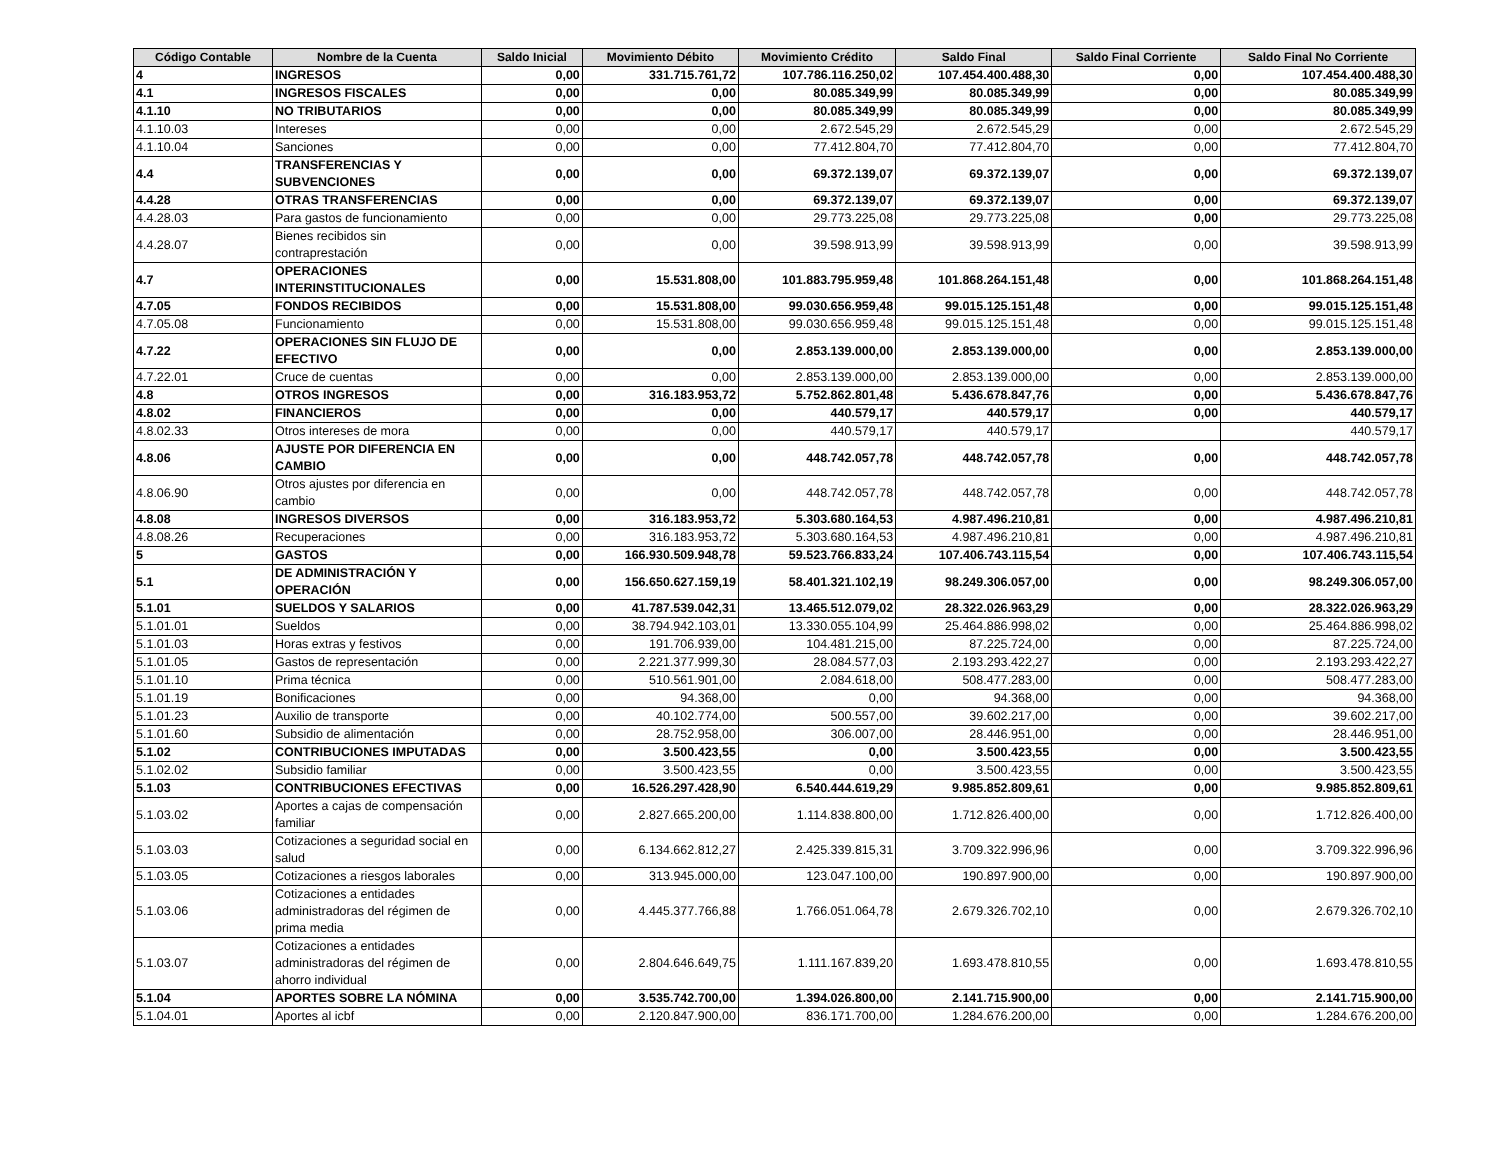| Código Contable | Nombre de la Cuenta | Saldo Inicial | Movimiento Débito | Movimiento Crédito | Saldo Final | Saldo Final Corriente | Saldo Final No Corriente |
| --- | --- | --- | --- | --- | --- | --- | --- |
| 4 | INGRESOS | 0,00 | 331.715.761,72 | 107.786.116.250,02 | 107.454.400.488,30 | 0,00 | 107.454.400.488,30 |
| 4.1 | INGRESOS FISCALES | 0,00 | 0,00 | 80.085.349,99 | 80.085.349,99 | 0,00 | 80.085.349,99 |
| 4.1.10 | NO TRIBUTARIOS | 0,00 | 0,00 | 80.085.349,99 | 80.085.349,99 | 0,00 | 80.085.349,99 |
| 4.1.10.03 | Intereses | 0,00 | 0,00 | 2.672.545,29 | 2.672.545,29 | 0,00 | 2.672.545,29 |
| 4.1.10.04 | Sanciones | 0,00 | 0,00 | 77.412.804,70 | 77.412.804,70 | 0,00 | 77.412.804,70 |
| 4.4 | TRANSFERENCIAS Y SUBVENCIONES | 0,00 | 0,00 | 69.372.139,07 | 69.372.139,07 | 0,00 | 69.372.139,07 |
| 4.4.28 | OTRAS TRANSFERENCIAS | 0,00 | 0,00 | 69.372.139,07 | 69.372.139,07 | 0,00 | 69.372.139,07 |
| 4.4.28.03 | Para gastos de funcionamiento | 0,00 | 0,00 | 29.773.225,08 | 29.773.225,08 | 0,00 | 29.773.225,08 |
| 4.4.28.07 | Bienes recibidos sin contraprestación | 0,00 | 0,00 | 39.598.913,99 | 39.598.913,99 | 0,00 | 39.598.913,99 |
| 4.7 | OPERACIONES INTERINSTITUCIONALES | 0,00 | 15.531.808,00 | 101.883.795.959,48 | 101.868.264.151,48 | 0,00 | 101.868.264.151,48 |
| 4.7.05 | FONDOS RECIBIDOS | 0,00 | 15.531.808,00 | 99.030.656.959,48 | 99.015.125.151,48 | 0,00 | 99.015.125.151,48 |
| 4.7.05.08 | Funcionamiento | 0,00 | 15.531.808,00 | 99.030.656.959,48 | 99.015.125.151,48 | 0,00 | 99.015.125.151,48 |
| 4.7.22 | OPERACIONES SIN FLUJO DE EFECTIVO | 0,00 | 0,00 | 2.853.139.000,00 | 2.853.139.000,00 | 0,00 | 2.853.139.000,00 |
| 4.7.22.01 | Cruce de cuentas | 0,00 | 0,00 | 2.853.139.000,00 | 2.853.139.000,00 | 0,00 | 2.853.139.000,00 |
| 4.8 | OTROS INGRESOS | 0,00 | 316.183.953,72 | 5.752.862.801,48 | 5.436.678.847,76 | 0,00 | 5.436.678.847,76 |
| 4.8.02 | FINANCIEROS | 0,00 | 0,00 | 440.579,17 | 440.579,17 | 0,00 | 440.579,17 |
| 4.8.02.33 | Otros intereses de mora | 0,00 | 0,00 | 440.579,17 | 440.579,17 | | 440.579,17 |
| 4.8.06 | AJUSTE POR DIFERENCIA EN CAMBIO | 0,00 | 0,00 | 448.742.057,78 | 448.742.057,78 | 0,00 | 448.742.057,78 |
| 4.8.06.90 | Otros ajustes por diferencia en cambio | 0,00 | 0,00 | 448.742.057,78 | 448.742.057,78 | 0,00 | 448.742.057,78 |
| 4.8.08 | INGRESOS DIVERSOS | 0,00 | 316.183.953,72 | 5.303.680.164,53 | 4.987.496.210,81 | 0,00 | 4.987.496.210,81 |
| 4.8.08.26 | Recuperaciones | 0,00 | 316.183.953,72 | 5.303.680.164,53 | 4.987.496.210,81 | 0,00 | 4.987.496.210,81 |
| 5 | GASTOS | 0,00 | 166.930.509.948,78 | 59.523.766.833,24 | 107.406.743.115,54 | 0,00 | 107.406.743.115,54 |
| 5.1 | DE ADMINISTRACIÓN Y OPERACIÓN | 0,00 | 156.650.627.159,19 | 58.401.321.102,19 | 98.249.306.057,00 | 0,00 | 98.249.306.057,00 |
| 5.1.01 | SUELDOS Y SALARIOS | 0,00 | 41.787.539.042,31 | 13.465.512.079,02 | 28.322.026.963,29 | 0,00 | 28.322.026.963,29 |
| 5.1.01.01 | Sueldos | 0,00 | 38.794.942.103,01 | 13.330.055.104,99 | 25.464.886.998,02 | 0,00 | 25.464.886.998,02 |
| 5.1.01.03 | Horas extras y festivos | 0,00 | 191.706.939,00 | 104.481.215,00 | 87.225.724,00 | 0,00 | 87.225.724,00 |
| 5.1.01.05 | Gastos de representación | 0,00 | 2.221.377.999,30 | 28.084.577,03 | 2.193.293.422,27 | 0,00 | 2.193.293.422,27 |
| 5.1.01.10 | Prima técnica | 0,00 | 510.561.901,00 | 2.084.618,00 | 508.477.283,00 | 0,00 | 508.477.283,00 |
| 5.1.01.19 | Bonificaciones | 0,00 | 94.368,00 | 0,00 | 94.368,00 | 0,00 | 94.368,00 |
| 5.1.01.23 | Auxilio de transporte | 0,00 | 40.102.774,00 | 500.557,00 | 39.602.217,00 | 0,00 | 39.602.217,00 |
| 5.1.01.60 | Subsidio de alimentación | 0,00 | 28.752.958,00 | 306.007,00 | 28.446.951,00 | 0,00 | 28.446.951,00 |
| 5.1.02 | CONTRIBUCIONES IMPUTADAS | 0,00 | 3.500.423,55 | 0,00 | 3.500.423,55 | 0,00 | 3.500.423,55 |
| 5.1.02.02 | Subsidio familiar | 0,00 | 3.500.423,55 | 0,00 | 3.500.423,55 | 0,00 | 3.500.423,55 |
| 5.1.03 | CONTRIBUCIONES EFECTIVAS | 0,00 | 16.526.297.428,90 | 6.540.444.619,29 | 9.985.852.809,61 | 0,00 | 9.985.852.809,61 |
| 5.1.03.02 | Aportes a cajas de compensación familiar | 0,00 | 2.827.665.200,00 | 1.114.838.800,00 | 1.712.826.400,00 | 0,00 | 1.712.826.400,00 |
| 5.1.03.03 | Cotizaciones a seguridad social en salud | 0,00 | 6.134.662.812,27 | 2.425.339.815,31 | 3.709.322.996,96 | 0,00 | 3.709.322.996,96 |
| 5.1.03.05 | Cotizaciones a riesgos laborales | 0,00 | 313.945.000,00 | 123.047.100,00 | 190.897.900,00 | 0,00 | 190.897.900,00 |
| 5.1.03.06 | Cotizaciones a entidades administradoras del régimen de prima media | 0,00 | 4.445.377.766,88 | 1.766.051.064,78 | 2.679.326.702,10 | 0,00 | 2.679.326.702,10 |
| 5.1.03.07 | Cotizaciones a entidades administradoras del régimen de ahorro individual | 0,00 | 2.804.646.649,75 | 1.111.167.839,20 | 1.693.478.810,55 | 0,00 | 1.693.478.810,55 |
| 5.1.04 | APORTES SOBRE LA NÓMINA | 0,00 | 3.535.742.700,00 | 1.394.026.800,00 | 2.141.715.900,00 | 0,00 | 2.141.715.900,00 |
| 5.1.04.01 | Aportes al icbf | 0,00 | 2.120.847.900,00 | 836.171.700,00 | 1.284.676.200,00 | 0,00 | 1.284.676.200,00 |